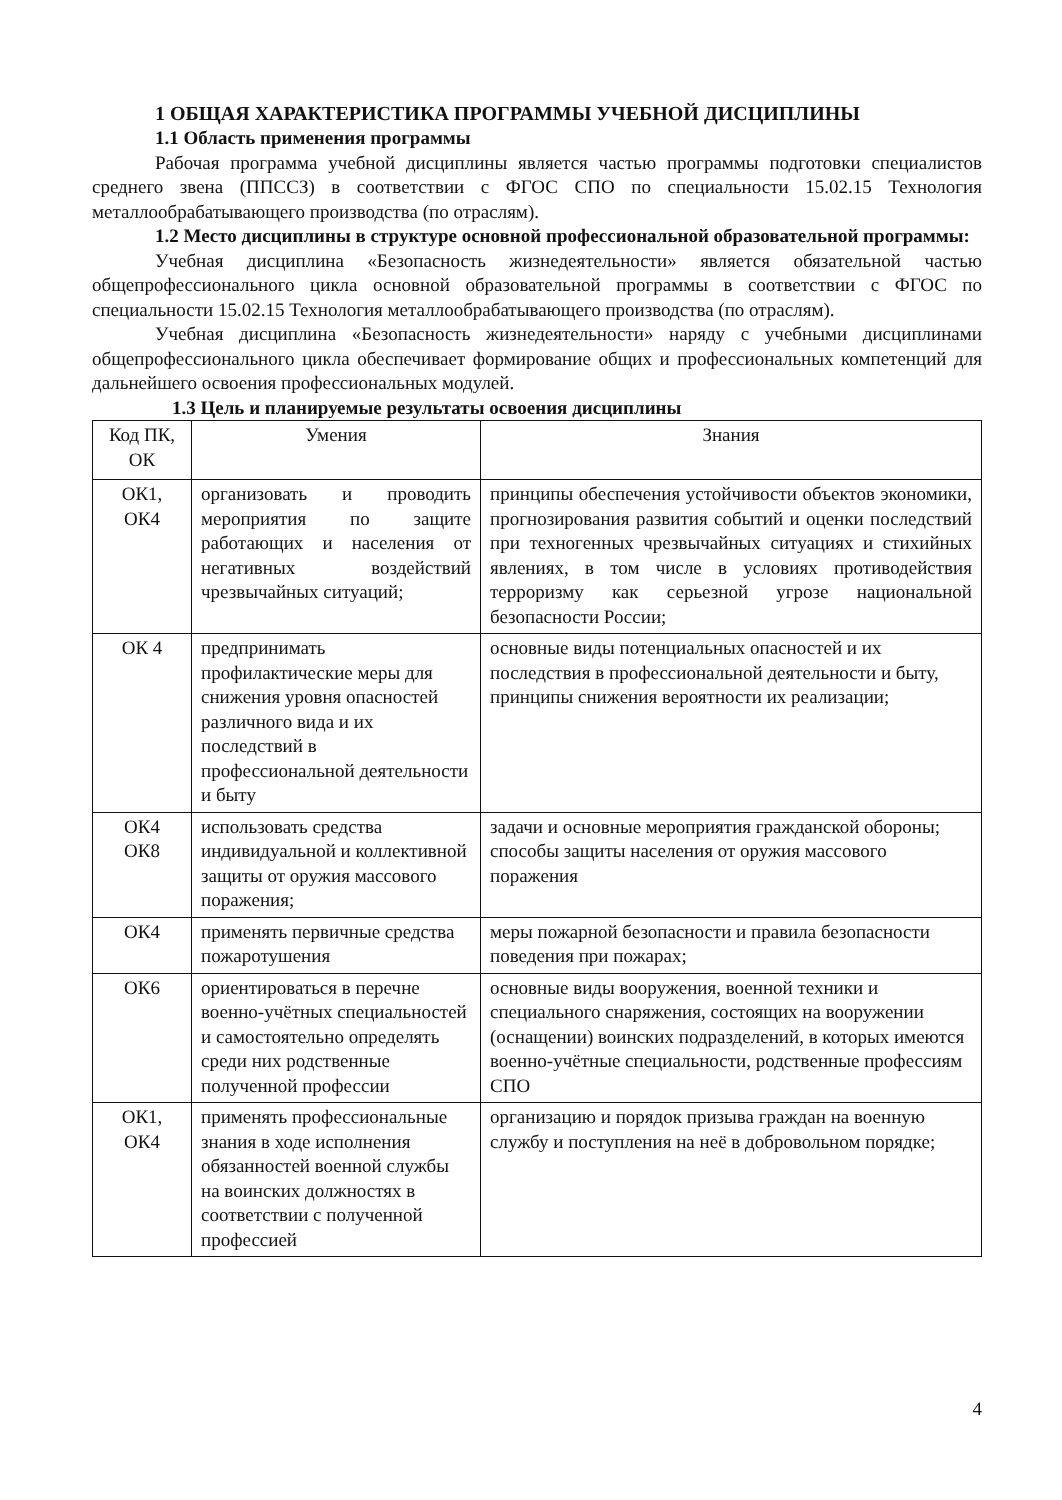1 ОБЩАЯ ХАРАКТЕРИСТИКА ПРОГРАММЫ УЧЕБНОЙ ДИСЦИПЛИНЫ
1.1 Область применения программы
Рабочая программа учебной дисциплины является частью программы подготовки специалистов среднего звена (ППССЗ) в соответствии с ФГОС СПО по специальности 15.02.15 Технология металлообрабатывающего производства (по отраслям).
1.2 Место дисциплины в структуре основной профессиональной образовательной программы:
Учебная дисциплина «Безопасность жизнедеятельности» является обязательной частью общепрофессионального цикла основной образовательной программы в соответствии с ФГОС по специальности 15.02.15 Технология металлообрабатывающего производства (по отраслям).
Учебная дисциплина «Безопасность жизнедеятельности» наряду с учебными дисциплинами общепрофессионального цикла обеспечивает формирование общих и профессиональных компетенций для дальнейшего освоения профессиональных модулей.
1.3 Цель и планируемые результаты освоения дисциплины
| Код ПК, ОК | Умения | Знания |
| --- | --- | --- |
| ОК1, ОК4 | организовать и проводить мероприятия по защите работающих и населения от негативных воздействий чрезвычайных ситуаций; | принципы обеспечения устойчивости объектов экономики, прогнозирования развития событий и оценки последствий при техногенных чрезвычайных ситуациях и стихийных явлениях, в том числе в условиях противодействия терроризму как серьезной угрозе национальной безопасности России; |
| ОК 4 | предпринимать профилактические меры для снижения уровня опасностей различного вида и их последствий в профессиональной деятельности и быту | основные виды потенциальных опасностей и их последствия в профессиональной деятельности и быту, принципы снижения вероятности их реализации; |
| ОК4 ОК8 | использовать средства индивидуальной и коллективной защиты от оружия массового поражения; | задачи и основные мероприятия гражданской обороны; способы защиты населения от оружия массового поражения |
| ОК4 | применять первичные средства пожаротушения | меры пожарной безопасности и правила безопасности поведения при пожарах; |
| ОК6 | ориентироваться в перечне военно-учётных специальностей и самостоятельно определять среди них родственные полученной профессии | основные виды вооружения, военной техники и специального снаряжения, состоящих на вооружении (оснащении) воинских подразделений, в которых имеются военно-учётные специальности, родственные профессиям СПО |
| ОК1, ОК4 | применять профессиональные знания в ходе исполнения обязанностей военной службы на воинских должностях в соответствии с полученной профессией | организацию и порядок призыва граждан на военную службу и поступления на неё в добровольном порядке; |
4